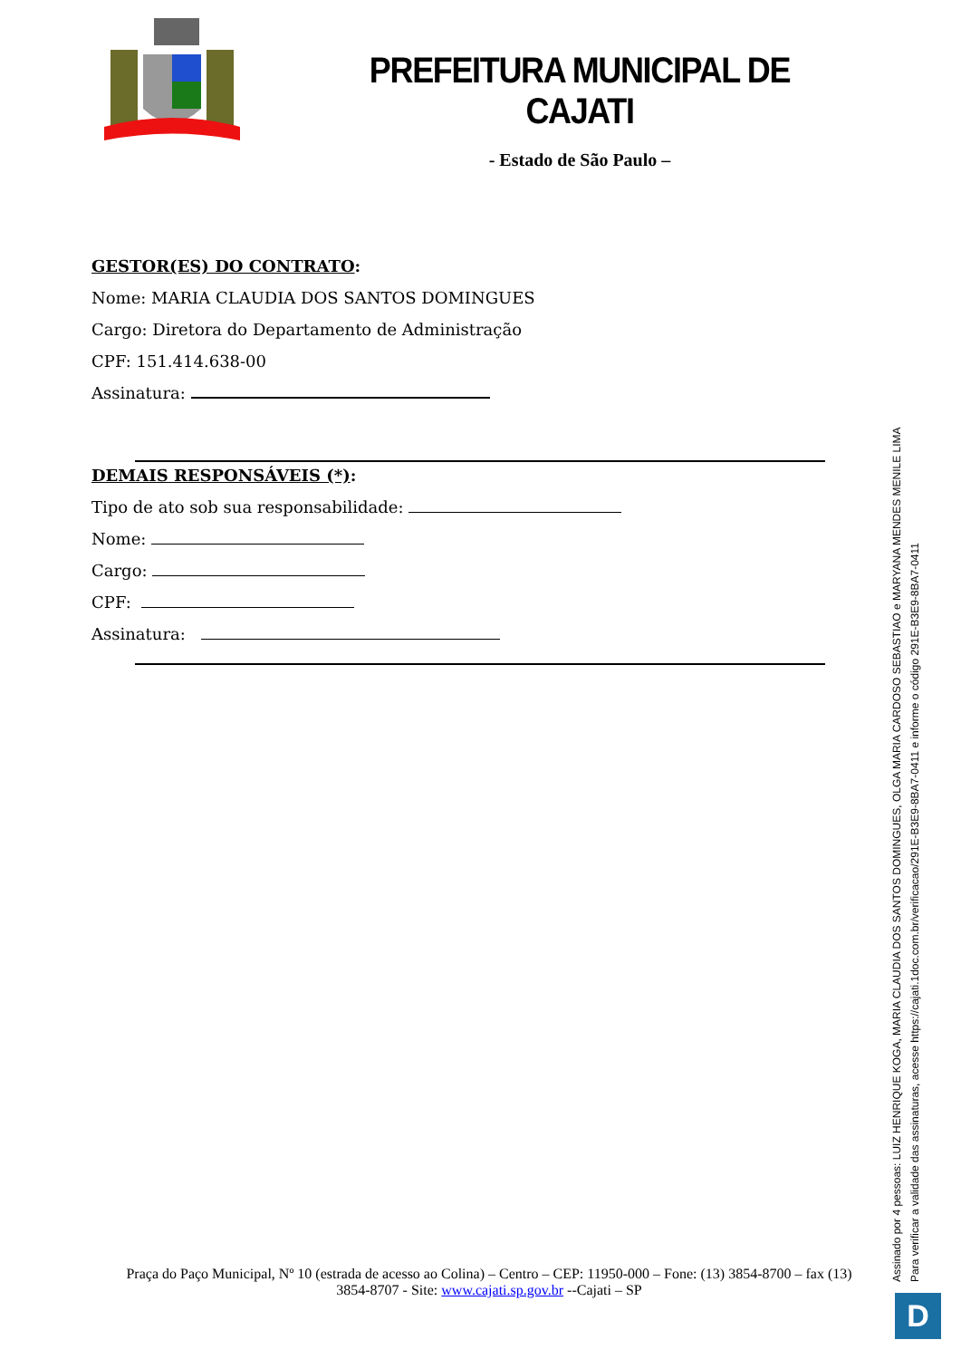PREFEITURA MUNICIPAL DE CAJATI
- Estado de São Paulo –
GESTOR(ES) DO CONTRATO:
Nome: MARIA CLAUDIA DOS SANTOS DOMINGUES
Cargo: Diretora do Departamento de Administração
CPF: 151.414.638-00
Assinatura:
DEMAIS RESPONSÁVEIS (*):
Tipo de ato sob sua responsabilidade:
Nome:
Cargo:
CPF:
Assinatura:
Assinado por 4 pessoas: LUIZ HENRIQUE KOGA, MARIA CLAUDIA DOS SANTOS DOMINGUES, OLGA MARIA CARDOSO SEBASTIAO e MARYANA MENDES MENILE LIMA
Para verificar a validade das assinaturas, acesse https://cajati.1doc.com.br/verificacao/291E-B3E9-8BA7-0411 e informe o código 291E-B3E9-8BA7-0411
Praça do Paço Municipal, Nº 10 (estrada de acesso ao Colina) – Centro – CEP: 11950-000 – Fone: (13) 3854-8700 – fax (13) 3854-8707 - Site: www.cajati.sp.gov.br --Cajati – SP
D